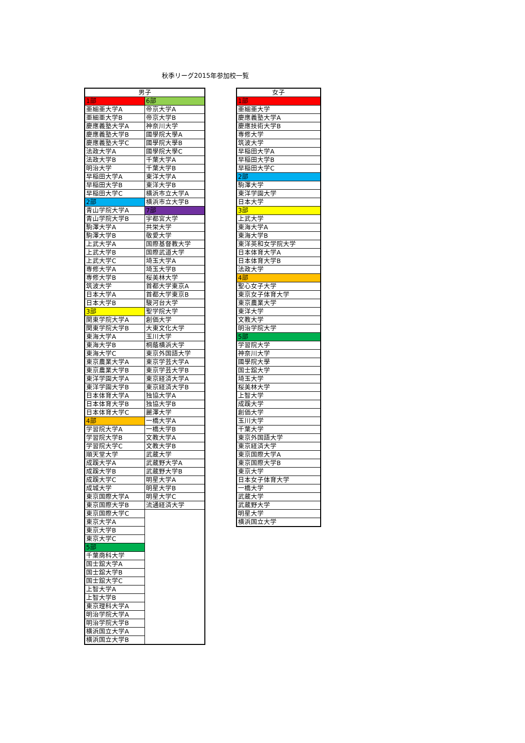秋季リーグ2015年参加校一覧
| 男子 | |
| --- | --- |
| 1部 | 6部 |
| 亜細亜大学A | 帝京大学A |
| 亜細亜大学B | 帝京大学B |
| 慶應義塾大学A | 神奈川大学 |
| 慶應義塾大学B | 國學院大學A |
| 慶應義塾大学C | 國學院大學B |
| 法政大学A | 國學院大學C |
| 法政大学B | 千葉大学A |
| 明治大学 | 千葉大学B |
| 早稲田大学A | 東洋大学A |
| 早稲田大学B | 東洋大学B |
| 早稲田大学C | 横浜市立大学A |
| 2部 | 横浜市立大学B |
| 青山学院大学A | 7部 |
| 青山学院大学B | 宇都宮大学 |
| 駒澤大学A | 共栄大学 |
| 駒澤大学B | 敬愛大学 |
| 上武大学A | 国際基督教大学 |
| 上武大学B | 国際武道大学 |
| 上武大学C | 埼玉大学A |
| 専修大学A | 埼玉大学B |
| 専修大学B | 桜美林大学 |
| 筑波大学 | 首都大学東京A |
| 日本大学A | 首都大学東京B |
| 日本大学B | 駿河台大学 |
| 3部 | 聖学院大学 |
| 関東学院大学A | 創価大学 |
| 関東学院大学B | 大東文化大学 |
| 東海大学A | 玉川大学 |
| 東海大学B | 桐蔭横浜大学 |
| 東海大学C | 東京外国語大学 |
| 東京農業大学A | 東京学芸大学A |
| 東京農業大学B | 東京学芸大学B |
| 東洋学園大学A | 東京経済大学A |
| 東洋学園大学B | 東京経済大学B |
| 日本体育大学A | 独協大学A |
| 日本体育大学B | 独協大学B |
| 日本体育大学C | 麗澤大学 |
| 4部 | 一橋大学A |
| 学習院大学A | 一橋大学B |
| 学習院大学B | 文教大学A |
| 学習院大学C | 文教大学B |
| 順天堂大学 | 武蔵大学 |
| 成蹊大学A | 武蔵野大学A |
| 成蹊大学B | 武蔵野大学B |
| 成蹊大学C | 明星大学A |
| 成城大学 | 明星大学B |
| 東京国際大学A | 明星大学C |
| 東京国際大学B | 流通経済大学 |
| 東京国際大学C | |
| 東京大学A | |
| 東京大学B | |
| 東京大学C | |
| 5部 | |
| 千葉商科大学 | |
| 国士舘大学A | |
| 国士舘大学B | |
| 国士舘大学C | |
| 上智大学A | |
| 上智大学B | |
| 東京理科大学A | |
| 明治学院大学A | |
| 明治学院大学B | |
| 横浜国立大学A | |
| 横浜国立大学B | |
| 女子 |
| --- |
| 1部 |
| 亜細亜大学 |
| 慶應義塾大学A |
| 慶應技術大学B |
| 専修大学 |
| 筑波大学 |
| 早稲田大学A |
| 早稲田大学B |
| 早稲田大学C |
| 2部 |
| 駒澤大学 |
| 東洋学園大学 |
| 日本大学 |
| 3部 |
| 上武大学 |
| 東海大学A |
| 東海大学B |
| 東洋英和女学院大学 |
| 日本体育大学A |
| 日本体育大学B |
| 法政大学 |
| 4部 |
| 聖心女子大学 |
| 東京女子体育大学 |
| 東京農業大学 |
| 東洋大学 |
| 文教大学 |
| 明治学院大学 |
| 5部 |
| 学習院大学 |
| 神奈川大学 |
| 國學院大學 |
| 国士舘大学 |
| 埼玉大学 |
| 桜美林大学 |
| 上智大学 |
| 成蹊大学 |
| 創価大学 |
| 玉川大学 |
| 千葉大学 |
| 東京外国語大学 |
| 東京経済大学 |
| 東京国際大学A |
| 東京国際大学B |
| 東京大学 |
| 日本女子体育大学 |
| 一橋大学 |
| 武蔵大学 |
| 武蔵野大学 |
| 明星大学 |
| 横浜国立大学 |